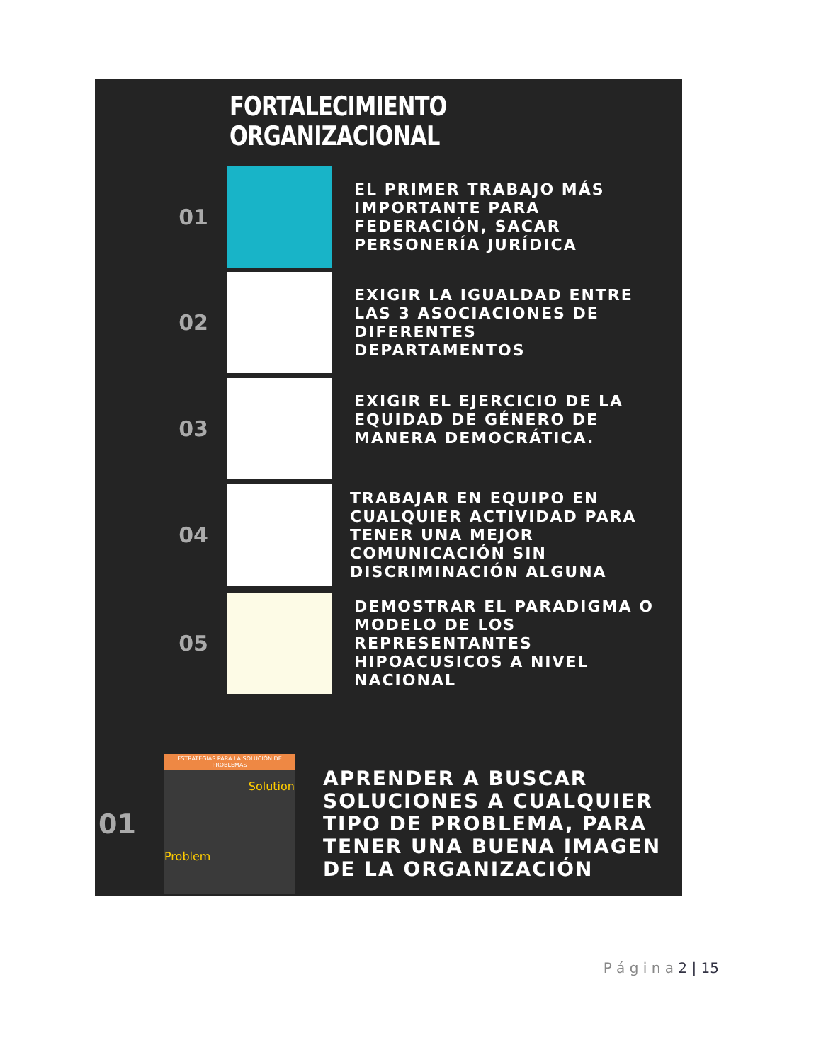FORTALECIMIENTO
ORGANIZACIONAL
01
EL PRIMER TRABAJO MÁS
IMPORTANTE PARA
FEDERACIÓN, SACAR
PERSONERÍA JURÍDICA
02
EXIGIR LA IGUALDAD ENTRE
LAS 3 ASOCIACIONES DE
DIFERENTES
DEPARTAMENTOS
03
EXIGIR EL EJERCICIO DE LA
EQUIDAD DE GÉNERO DE
MANERA DEMOCRÁTICA.
04
TRABAJAR EN EQUIPO EN
CUALQUIER ACTIVIDAD PARA
TENER UNA MEJOR
COMUNICACIÓN SIN
DISCRIMINACIÓN ALGUNA
05
DEMOSTRAR EL PARADIGMA O
MODELO DE LOS
REPRESENTANTES
HIPOACUSICOS A NIVEL
NACIONAL
01
ESTRATEGIAS PARA LA SOLUCIÓN DE PROBLEMAS
Solution
Problem
APRENDER A BUSCAR
SOLUCIONES A CUALQUIER
TIPO DE PROBLEMA, PARA
TENER UNA BUENA IMAGEN
DE LA ORGANIZACIÓN
P á g i n a 2 | 15